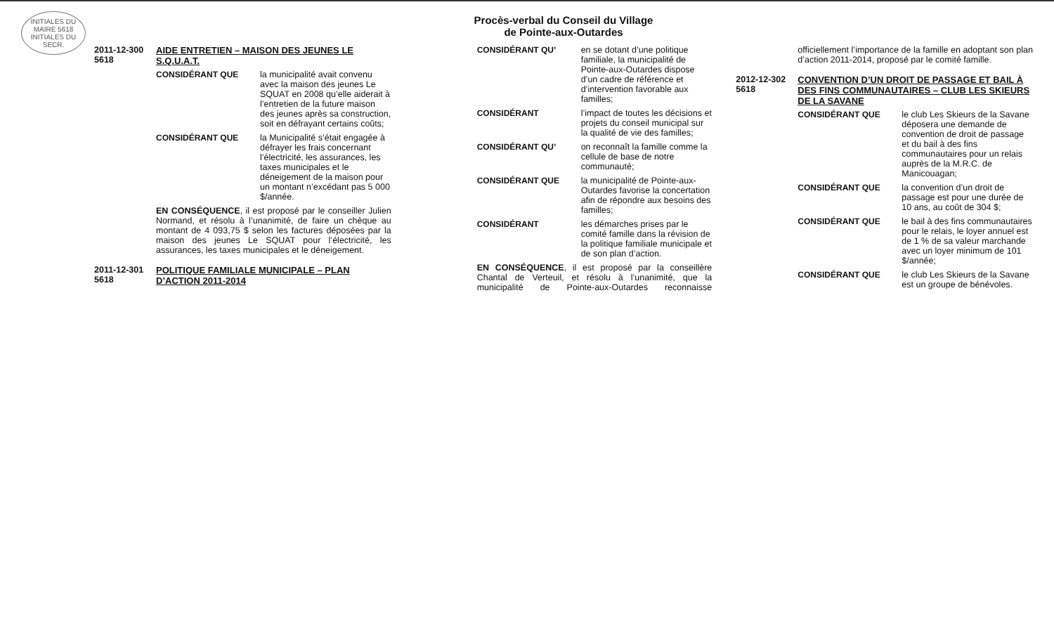INITIALES DU MAIRE 5618 INITIALES DU SECR.
Procès-verbal du Conseil du Village
de Pointe-aux-Outardes
2011-12-300
5618
AIDE ENTRETIEN – MAISON DES JEUNES LE S.Q.U.A.T.
CONSIDÉRANT QUE la municipalité avait convenu avec la maison des jeunes Le SQUAT en 2008 qu’elle aiderait à l’entretien de la future maison des jeunes après sa construction, soit en défrayant certains coûts;
CONSIDÉRANT QUE la Municipalité s’était engagée à défrayer les frais concernant l’électricité, les assurances, les taxes municipales et le déneigement de la maison pour un montant n’excédant pas 5 000 $/année.
EN CONSÉQUENCE, il est proposé par le conseiller Julien Normand, et résolu à l’unanimité, de faire un chèque au montant de 4 093,75 $ selon les factures déposées par la maison des jeunes Le SQUAT pour l’électricité, les assurances, les taxes municipales et le déneigement.
2011-12-301
5618
POLITIQUE FAMILIALE MUNICIPALE – PLAN D’ACTION 2011-2014
CONSIDÉRANT QU’ en se dotant d’une politique familiale, la municipalité de Pointe-aux-Outardes dispose d’un cadre de référence et d’intervention favorable aux familles;
CONSIDÉRANT l’impact de toutes les décisions et projets du conseil municipal sur la qualité de vie des familles;
CONSIDÉRANT QU’ on reconnaît la famille comme la cellule de base de notre communauté;
CONSIDÉRANT QUE la municipalité de Pointe-aux-Outardes favorise la concertation afin de répondre aux besoins des familles;
CONSIDÉRANT les démarches prises par le comité famille dans la révision de la politique familiale municipale et de son plan d’action.
EN CONSÉQUENCE, il est proposé par la conseillère Chantal de Verteuil, et résolu à l’unanimité, que la municipalité de Pointe-aux-Outardes reconnaisse officiellement l’importance de la famille en adoptant son plan d’action 2011-2014, proposé par le comité famille.
2012-12-302
5618
CONVENTION D’UN DROIT DE PASSAGE ET BAIL À DES FINS COMMUNAUTAIRES – CLUB LES SKIEURS DE LA SAVANE
CONSIDÉRANT QUE le club Les Skieurs de la Savane déposera une demande de convention de droit de passage et du bail à des fins communautaires pour un relais auprès de la M.R.C. de Manicouagan;
CONSIDÉRANT QUE la convention d’un droit de passage est pour une durée de 10 ans, au coût de 304 $;
CONSIDÉRANT QUE le bail à des fins communautaires pour le relais, le loyer annuel est de 1 % de sa valeur marchande avec un loyer minimum de 101 $/année;
CONSIDÉRANT QUE le club Les Skieurs de la Savane est un groupe de bénévoles.